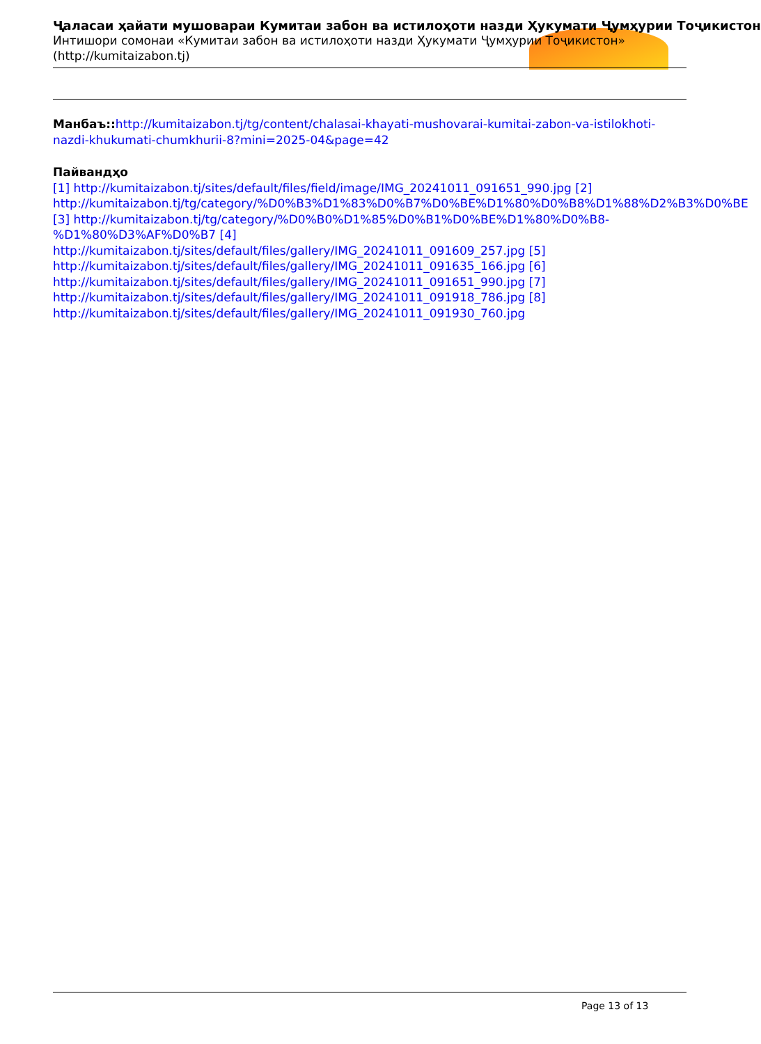Ҷаласаи ҳайати мушовараи Кумитаи забон ва истилоҳоти назди Ҳукумати Ҷумҳурии Тоҷикистон
Интишори сомонаи «Кумитаи забон ва истилоҳоти назди Ҳукумати Ҷумҳурии Тоҷикистон»
(http://kumitaizabon.tj)
Манбаъ:: http://kumitaizabon.tj/tg/content/chalasai-khayati-mushovarai-kumitai-zabon-va-istilokhoti-nazdi-khukumati-chumkhurii-8?mini=2025-04&page=42
Пайвандҳо
[1] http://kumitaizabon.tj/sites/default/files/field/image/IMG_20241011_091651_990.jpg [2] http://kumitaizabon.tj/tg/category/%D0%B3%D1%83%D0%B7%D0%BE%D1%80%D0%B8%D1%88%D2%B3%D0%BE [3] http://kumitaizabon.tj/tg/category/%D0%B0%D1%85%D0%B1%D0%BE%D1%80%D0%B8-%D1%80%D3%AF%D0%B7 [4]
http://kumitaizabon.tj/sites/default/files/gallery/IMG_20241011_091609_257.jpg [5]
http://kumitaizabon.tj/sites/default/files/gallery/IMG_20241011_091635_166.jpg [6]
http://kumitaizabon.tj/sites/default/files/gallery/IMG_20241011_091651_990.jpg [7]
http://kumitaizabon.tj/sites/default/files/gallery/IMG_20241011_091918_786.jpg [8]
http://kumitaizabon.tj/sites/default/files/gallery/IMG_20241011_091930_760.jpg
Page 13 of 13